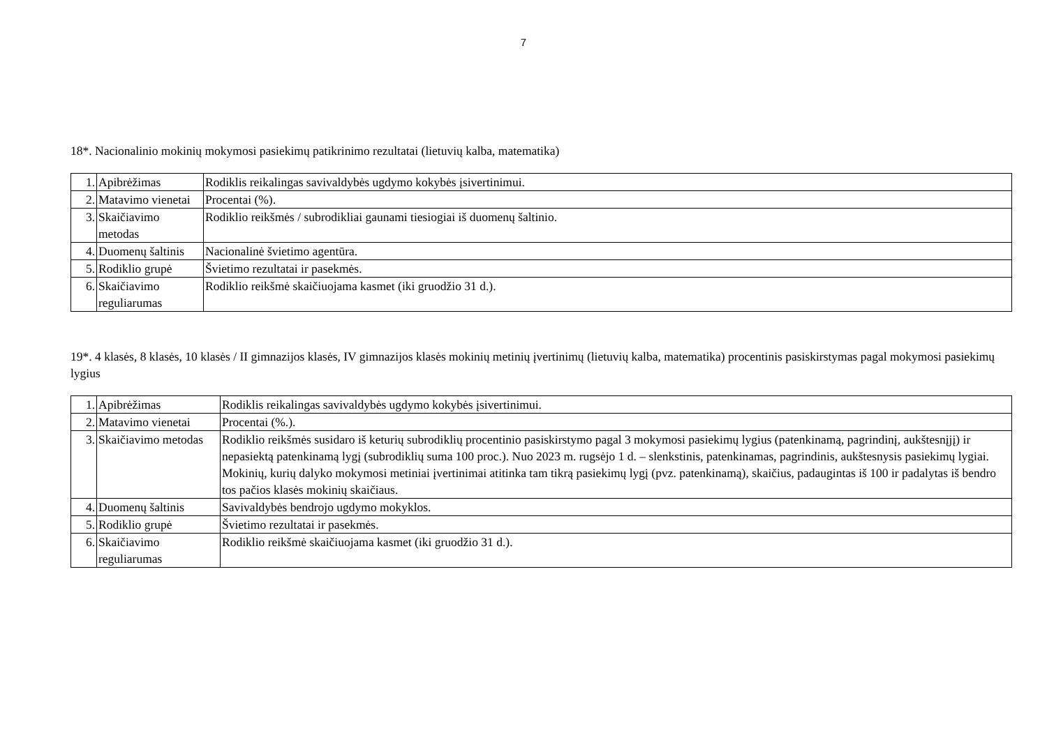7
18*. Nacionalinio mokinių mokymosi pasiekimų patikrinimo rezultatai (lietuvių kalba, matematika)
| 1. | Apibrėžimas | Rodiklis reikalingas savivaldybės ugdymo kokybės įsivertinimui. |
| 2. | Matavimo vienetai | Procentai (%). |
| 3. | Skaičiavimo metodas | Rodiklio reikšmės / subrodikliai gaunami tiesiogiai iš duomenų šaltinio. |
| 4. | Duomenų šaltinis | Nacionalinė švietimo agentūra. |
| 5. | Rodiklio grupė | Švietimo rezultatai ir pasekmės. |
| 6. | Skaičiavimo reguliarumas | Rodiklio reikšmė skaičiuojama kasmet (iki gruodžio 31 d.). |
19*. 4 klasės, 8 klasės, 10 klasės / II gimnazijos klasės, IV gimnazijos klasės mokinių metinių įvertinimų (lietuvių kalba, matematika) procentinis pasiskirstymas pagal mokymosi pasiekimų lygius
| 1. | Apibrėžimas | Rodiklis reikalingas savivaldybės ugdymo kokybės įsivertinimui. |
| 2. | Matavimo vienetai | Procentai (%.). |
| 3. | Skaičiavimo metodas | Rodiklio reikšmės susidaro iš keturių subrodiklių procentinio pasiskirstymo pagal 3 mokymosi pasiekimų lygius (patenkinamą, pagrindinį, aukštesnįjį) ir nepasiektą patenkinamą lygį (subrodiklių suma 100 proc.). Nuo 2023 m. rugsėjo 1 d. – slenkstinis, patenkinamas, pagrindinis, aukštesnysis pasiekimų lygiai. Mokinių, kurių dalyko mokymosi metiniai įvertinimai atitinka tam tikrą pasiekimų lygį (pvz. patenkinamą), skaičius, padaugintas iš 100 ir padalytas iš bendro tos pačios klasės mokinių skaičiaus. |
| 4. | Duomenų šaltinis | Savivaldybės bendrojo ugdymo mokyklos. |
| 5. | Rodiklio grupė | Švietimo rezultatai ir pasekmės. |
| 6. | Skaičiavimo reguliarumas | Rodiklio reikšmė skaičiuojama kasmet (iki gruodžio 31 d.). |